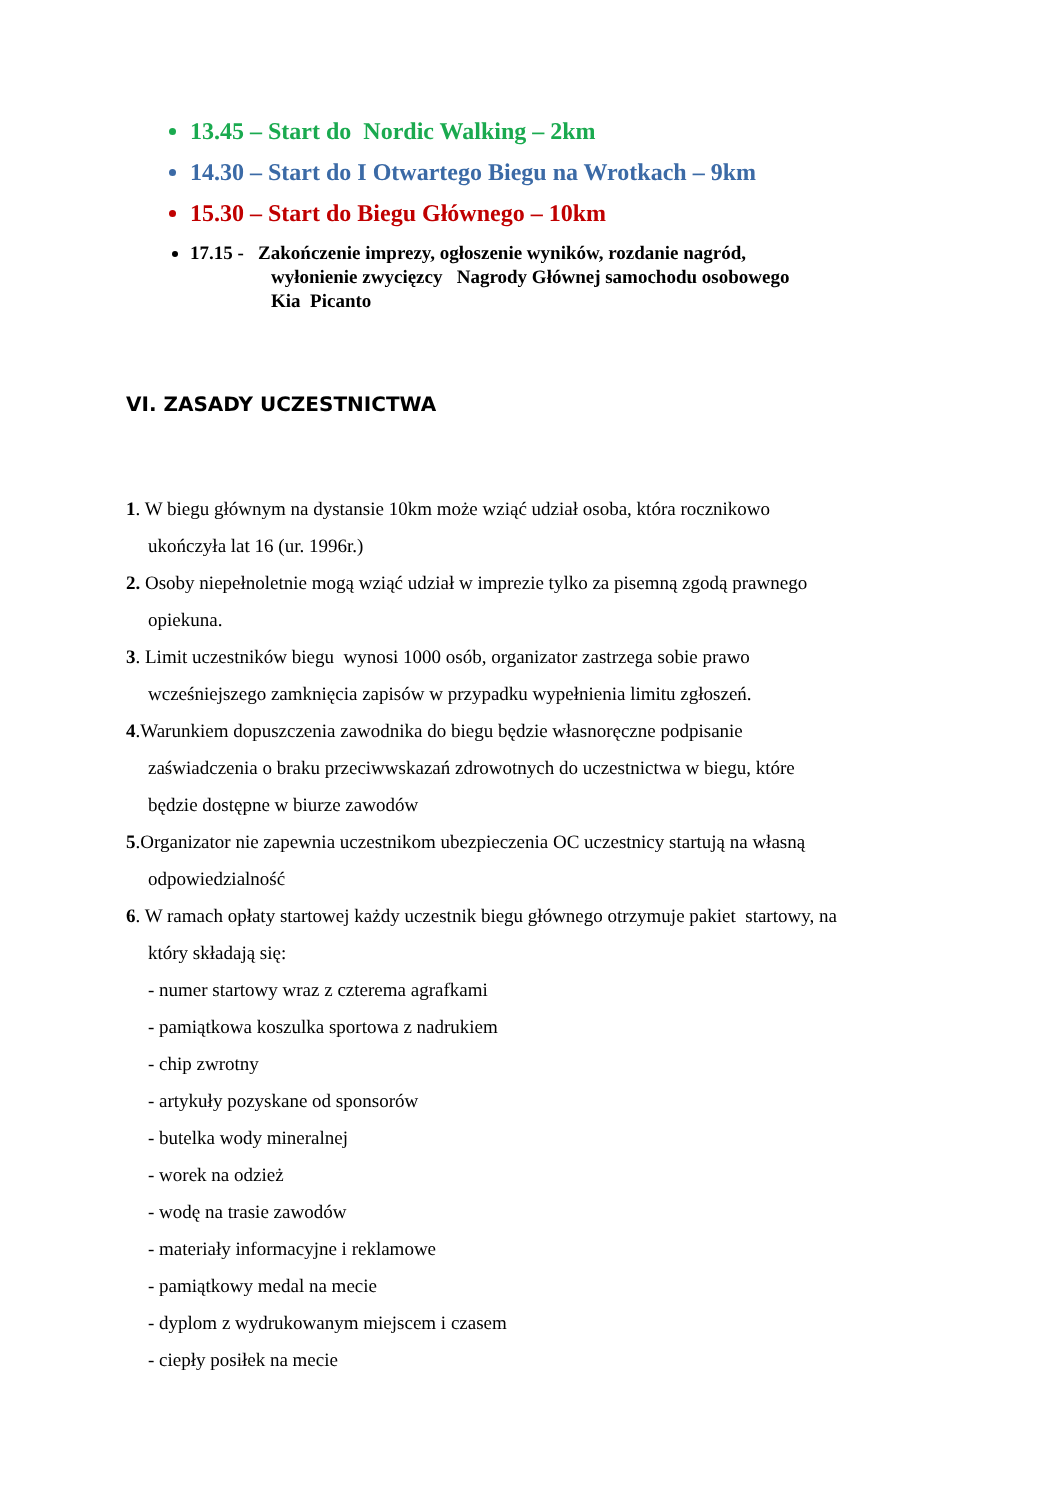13.45 – Start do Nordic Walking – 2km
14.30 – Start do I Otwartego Biegu na Wrotkach – 9km
15.30 – Start do Biegu Głównego – 10km
17.15 - Zakończenie imprezy, ogłoszenie wyników, rozdanie nagród,
wyłonienie zwycięzcy Nagrody Głównej samochodu osobowego
Kia Picanto
VI. ZASADY UCZESTNICTWA
1. W biegu głównym na dystansie 10km może wziąć udział osoba, która rocznikowo
ukończyła lat 16 (ur. 1996r.)
2. Osoby niepełnoletnie mogą wziąć udział w imprezie tylko za pisemną zgodą prawnego
opiekuna.
3. Limit uczestników biegu wynosi 1000 osób, organizator zastrzega sobie prawo
wcześniejszego zamknięcia zapisów w przypadku wypełnienia limitu zgłoszeń.
4.Warunkiem dopuszczenia zawodnika do biegu będzie własnoręczne podpisanie
zaświadczenia o braku przeciwwskazań zdrowotnych do uczestnictwa w biegu, które
będzie dostępne w biurze zawodów
5.Organizator nie zapewnia uczestnikom ubezpieczenia OC uczestnicy startują na własną
odpowiedzialność
6. W ramach opłaty startowej każdy uczestnik biegu głównego otrzymuje pakiet startowy, na
który składają się:
- numer startowy wraz z czterema agrafkami
- pamiątkowa koszulka sportowa z nadrukiem
- chip zwrotny
- artykuły pozyskane od sponsorów
- butelka wody mineralnej
- worek na odzież
- wodę na trasie zawodów
- materiały informacyjne i reklamowe
- pamiątkowy medal na mecie
- dyplom z wydrukowanym miejscem i czasem
- ciepły posiłek na mecie